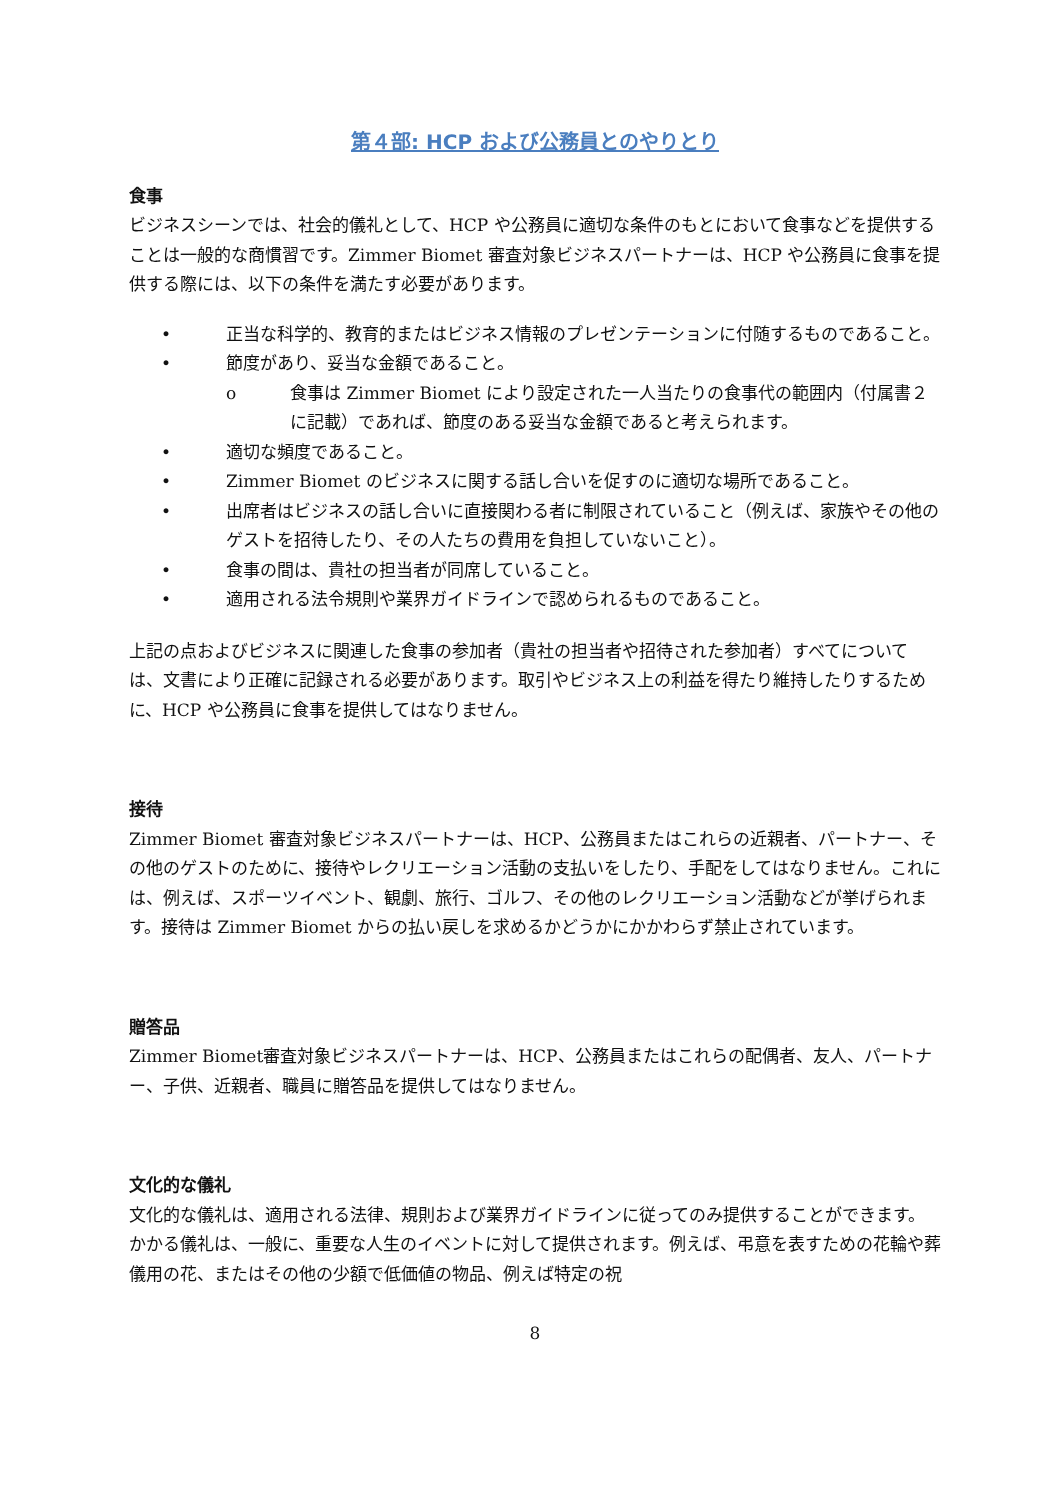第４部: HCP および公務員とのやりとり
食事
ビジネスシーンでは、社会的儀礼として、HCP や公務員に適切な条件のもとにおいて食事などを提供することは一般的な商慣習です。Zimmer Biomet 審査対象ビジネスパートナーは、HCP や公務員に食事を提供する際には、以下の条件を満たす必要があります。
• 正当な科学的、教育的またはビジネス情報のプレゼンテーションに付随するものであること。
• 節度があり、妥当な金額であること。
o 食事は Zimmer Biomet により設定された一人当たりの食事代の範囲内（付属書２に記載）であれば、節度のある妥当な金額であると考えられます。
• 適切な頻度であること。
• Zimmer Biomet のビジネスに関する話し合いを促すのに適切な場所であること。
• 出席者はビジネスの話し合いに直接関わる者に制限されていること（例えば、家族やその他のゲストを招待したり、その人たちの費用を負担していないこと）。
• 食事の間は、貴社の担当者が同席していること。
• 適用される法令規則や業界ガイドラインで認められるものであること。
上記の点およびビジネスに関連した食事の参加者（貴社の担当者や招待された参加者）すべてについては、文書により正確に記録される必要があります。取引やビジネス上の利益を得たり維持したりするために、HCP や公務員に食事を提供してはなりません。
接待
Zimmer Biomet 審査対象ビジネスパートナーは、HCP、公務員またはこれらの近親者、パートナー、その他のゲストのために、接待やレクリエーション活動の支払いをしたり、手配をしてはなりません。これには、例えば、スポーツイベント、観劇、旅行、ゴルフ、その他のレクリエーション活動などが挙げられます。接待は Zimmer Biomet からの払い戻しを求めるかどうかにかかわらず禁止されています。
贈答品
Zimmer Biomet審査対象ビジネスパートナーは、HCP、公務員またはこれらの配偶者、友人、パートナー、子供、近親者、職員に贈答品を提供してはなりません。
文化的な儀礼
文化的な儀礼は、適用される法律、規則および業界ガイドラインに従ってのみ提供することができます。かかる儀礼は、一般に、重要な人生のイベントに対して提供されます。例えば、弔意を表すための花輪や葬儀用の花、またはその他の少額で低価値の物品、例えば特定の祝
8